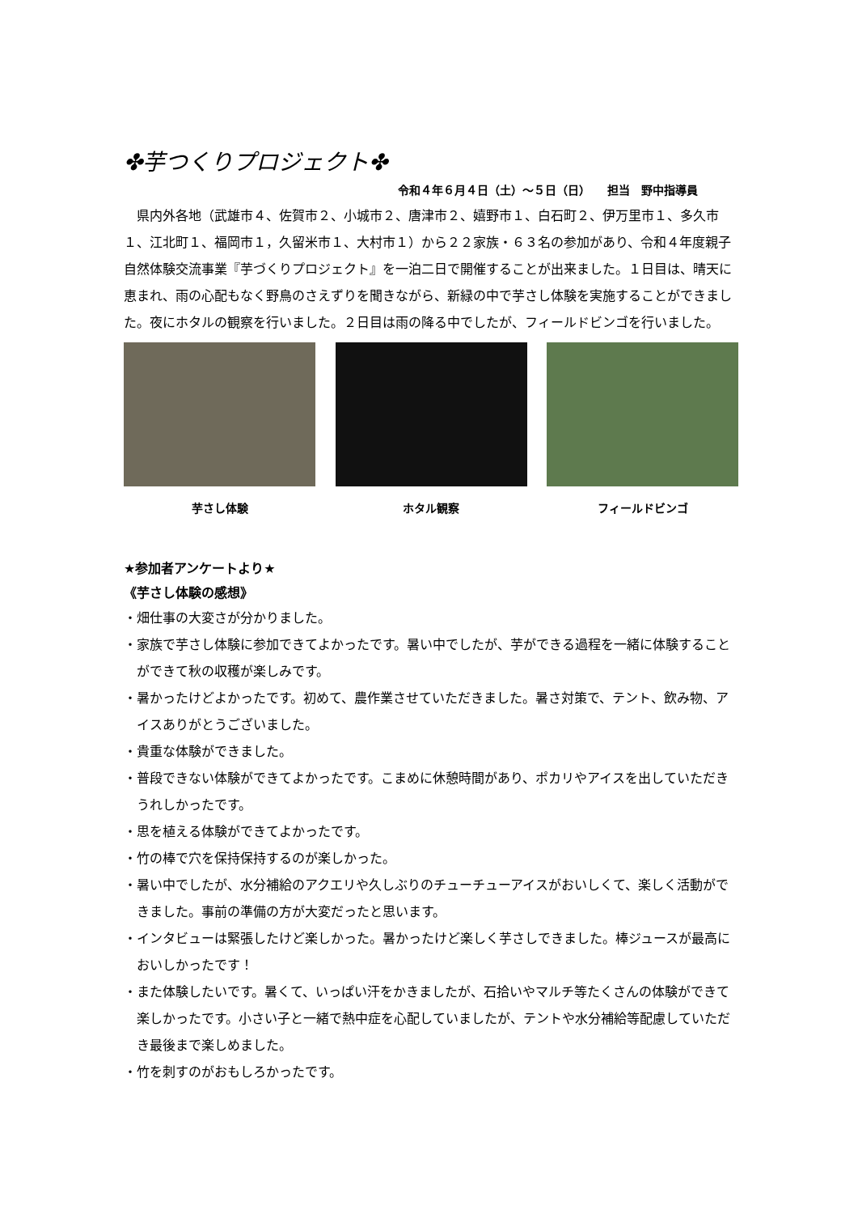✤芋つくりプロジェクト✤
令和４年６月４日（土）～５日（日）　　担当　野中指導員
県内外各地（武雄市４、佐賀市２、小城市２、唐津市２、嬉野市１、白石町２、伊万里市１、多久市１、江北町１、福岡市１，久留米市１、大村市１）から２２家族・６３名の参加があり、令和４年度親子自然体験交流事業『芋づくりプロジェクト』を一泊二日で開催することが出来ました。１日目は、晴天に恵まれ、雨の心配もなく野鳥のさえずりを聞きながら、新緑の中で芋さし体験を実施することができました。夜にホタルの観察を行いました。２日目は雨の降る中でしたが、フィールドビンゴを行いました。
芋さし体験 ホタル観察 フィールドビンゴ
★参加者アンケートより★
《芋さし体験の感想》
・畑仕事の大変さが分かりました。
・家族で芋さし体験に参加できてよかったです。暑い中でしたが、芋ができる過程を一緒に体験することができて秋の収穫が楽しみです。
・暑かったけどよかったです。初めて、農作業させていただきました。暑さ対策で、テント、飲み物、アイスありがとうございました。
・貴重な体験ができました。
・普段できない体験ができてよかったです。こまめに休憩時間があり、ポカリやアイスを出していただきうれしかったです。
・思を植える体験ができてよかったです。
・竹の棒で穴を保持保持するのが楽しかった。
・暑い中でしたが、水分補給のアクエリや久しぶりのチューチューアイスがおいしくて、楽しく活動ができました。事前の準備の方が大変だったと思います。
・インタビューは緊張したけど楽しかった。暑かったけど楽しく芋さしできました。棒ジュースが最高においしかったです！
・また体験したいです。暑くて、いっぱい汗をかきましたが、石拾いやマルチ等たくさんの体験ができて楽しかったです。小さい子と一緒で熱中症を心配していましたが、テントや水分補給等配慮していただき最後まで楽しめました。
・竹を刺すのがおもしろかったです。